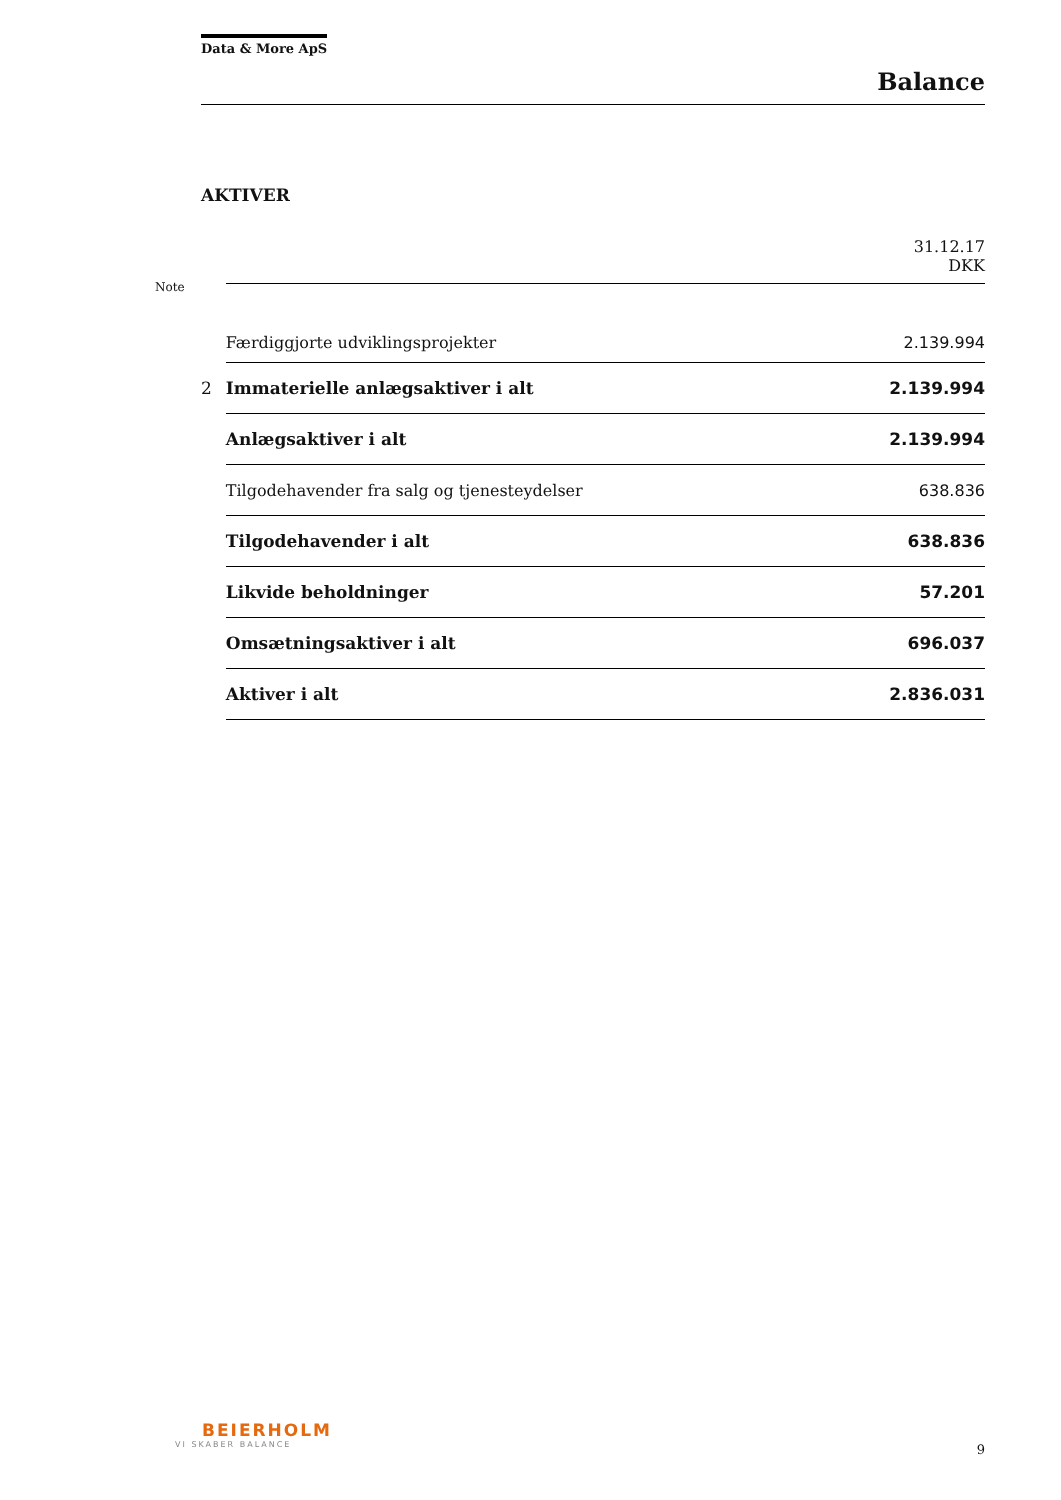Data & More ApS
Balance
AKTIVER
| Note | | 31.12.17 DKK |
| | Færdiggjorte udviklingsprojekter | 2.139.994 |
| 2 | Immaterielle anlægsaktiver i alt | 2.139.994 |
| | Anlægsaktiver i alt | 2.139.994 |
| | Tilgodehavender fra salg og tjenesteydelser | 638.836 |
| | Tilgodehavender i alt | 638.836 |
| | Likvide beholdninger | 57.201 |
| | Omsætningsaktiver i alt | 696.037 |
| | Aktiver i alt | 2.836.031 |
BEIERHOLM
VI SKABER BALANCE
9